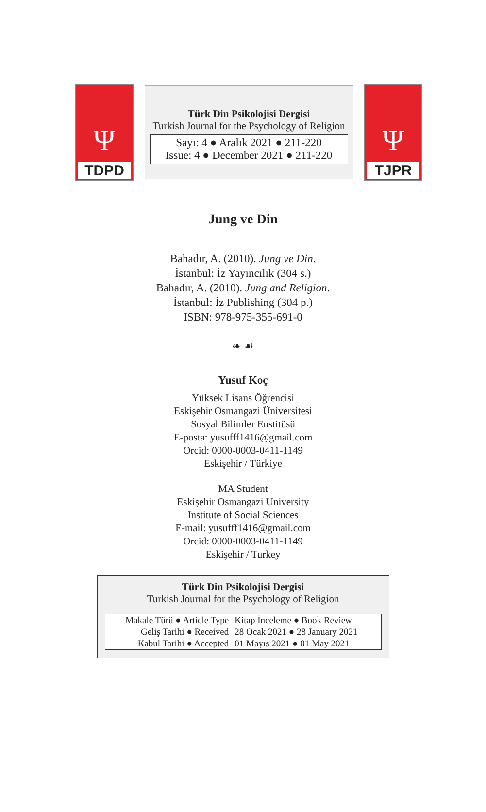Ψ
TDPD
Türk Din Psikolojisi Dergisi
Turkish Journal for the Psychology of Religion
Sayı: 4 ● Aralık 2021 ● 211-220
Issue: 4 ● December 2021 ● 211-220
Ψ
TJPR
Jung ve Din
Bahadır, A. (2010). Jung ve Din.
İstanbul: İz Yayıncılık (304 s.)
Bahadır, A. (2010). Jung and Religion.
İstanbul: İz Publishing (304 p.)
ISBN: 978-975-355-691-0
❧ ☙
Yusuf Koç
Yüksek Lisans Öğrencisi
Eskişehir Osmangazi Üniversitesi
Sosyal Bilimler Enstitüsü
E-posta: yusufff1416@gmail.com
Orcid: 0000-0003-0411-1149
Eskişehir / Türkiye
MA Student
Eskişehir Osmangazi University
Institute of Social Sciences
E-mail: yusufff1416@gmail.com
Orcid: 0000-0003-0411-1149
Eskişehir / Turkey
Türk Din Psikolojisi Dergisi
Turkish Journal for the Psychology of Religion
| Makale Türü ● Article Type | Kitap İnceleme ● Book Review |
| Geliş Tarihi ● Received | 28 Ocak 2021 ● 28 January 2021 |
| Kabul Tarihi ● Accepted | 01 Mayıs 2021 ● 01 May 2021 |